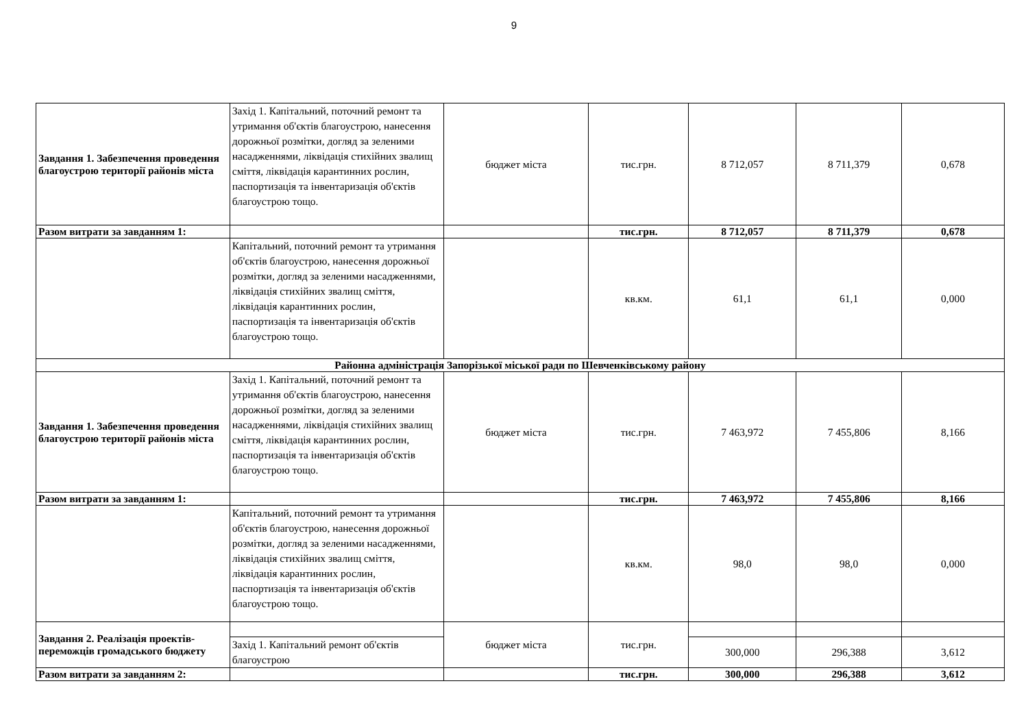9
| Завдання 1. Забезпечення проведення благоустрою території районів міста | Захід 1. Капітальний, поточний ремонт та утримання об'єктів благоустрою, нанесення дорожньої розмітки, догляд за зеленими насадженнями, ліквідація стихійних звалищ сміття, ліквідація карантинних рослин, паспортизація та інвентаризація об'єктів благоустрою тощо. | бюджет міста | тис.грн. | 8 712,057 | 8 711,379 | 0,678 |
| Разом витрати за завданням 1: | | | тис.грн. | 8 712,057 | 8 711,379 | 0,678 |
| | Капітальний, поточний ремонт та утримання об'єктів благоустрою, нанесення дорожньої розмітки, догляд за зеленими насадженнями, ліквідація стихійних звалищ сміття, ліквідація карантинних рослин, паспортизація та інвентаризація об'єктів благоустрою тощо. | | кв.км. | 61,1 | 61,1 | 0,000 |
| Районна адміністрація Запорізької міської ради по Шевченківському району | | | | | | |
| Завдання 1. Забезпечення проведення благоустрою території районів міста | Захід 1. Капітальний, поточний ремонт та утримання об'єктів благоустрою, нанесення дорожньої розмітки, догляд за зеленими насадженнями, ліквідація стихійних звалищ сміття, ліквідація карантинних рослин, паспортизація та інвентаризація об'єктів благоустрою тощо. | бюджет міста | тис.грн. | 7 463,972 | 7 455,806 | 8,166 |
| Разом витрати за завданням 1: | | | тис.грн. | 7 463,972 | 7 455,806 | 8,166 |
| | Капітальний, поточний ремонт та утримання об'єктів благоустрою, нанесення дорожньої розмітки, догляд за зеленими насадженнями, ліквідація стихійних звалищ сміття, ліквідація карантинних рослин, паспортизація та інвентаризація об'єктів благоустрою тощо. | | кв.км. | 98,0 | 98,0 | 0,000 |
| Завдання 2. Реалізація проектів-переможців громадського бюджету | | бюджет міста | тис.грн. | | | |
| | Захід 1. Капітальний ремонт об'єктів благоустрою | | | 300,000 | 296,388 | 3,612 |
| Разом витрати за завданням 2: | | | тис.грн. | 300,000 | 296,388 | 3,612 |